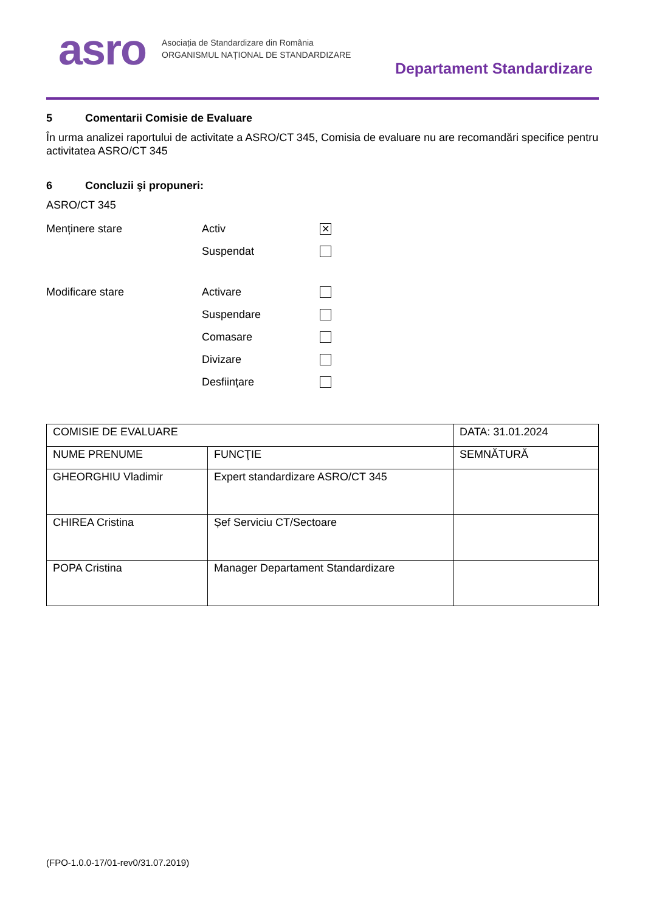asro
Asociația de Standardizare din România
ORGANISMUL NAȚIONAL DE STANDARDIZARE
Departament Standardizare
5 Comentarii Comisie de Evaluare
În urma analizei raportului de activitate a ASRO/CT 345, Comisia de evaluare nu are recomandări specifice pentru activitatea ASRO/CT 345
6 Concluzii şi propuneri:
ASRO/CT 345
Menținere stare Activ
✕
Suspendat
Modificare stare Activare
Suspendare
Comasare
Divizare
Desființare
| COMISIE DE EVALUARE | | DATA: 31.01.2024 |
| NUME PRENUME | FUNCŢIE | SEMNĂTURĂ |
| GHEORGHIU Vladimir | Expert standardizare ASRO/CT 345 | |
| CHIREA Cristina | Șef Serviciu CT/Sectoare | |
| POPA Cristina | Manager Departament Standardizare | |
(FPO-1.0.0-17/01-rev0/31.07.2019)